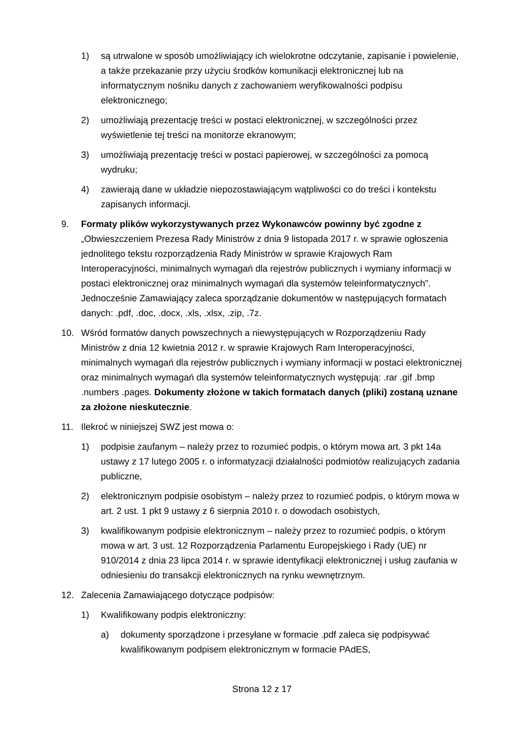1) są utrwalone w sposób umożliwiający ich wielokrotne odczytanie, zapisanie i powielenie, a także przekazanie przy użyciu środków komunikacji elektronicznej lub na informatycznym nośniku danych z zachowaniem weryfikowalności podpisu elektronicznego;
2) umożliwiają prezentację treści w postaci elektronicznej, w szczególności przez wyświetlenie tej treści na monitorze ekranowym;
3) umożliwiają prezentację treści w postaci papierowej, w szczególności za pomocą wydruku;
4) zawierają dane w układzie niepozostawiającym wątpliwości co do treści i kontekstu zapisanych informacji.
9. Formaty plików wykorzystywanych przez Wykonawców powinny być zgodne z „Obwieszczeniem Prezesa Rady Ministrów z dnia 9 listopada 2017 r. w sprawie ogłoszenia jednolitego tekstu rozporządzenia Rady Ministrów w sprawie Krajowych Ram Interoperacyjności, minimalnych wymagań dla rejestrów publicznych i wymiany informacji w postaci elektronicznej oraz minimalnych wymagań dla systemów teleinformatycznych”. Jednocześnie Zamawiający zaleca sporządzanie dokumentów w następujących formatach danych: .pdf, .doc, .docx, .xls, .xlsx, .zip, .7z.
10. Wśród formatów danych powszechnych a niewystępujących w Rozporządzeniu Rady Ministrów z dnia 12 kwietnia 2012 r. w sprawie Krajowych Ram Interoperacyjności, minimalnych wymagań dla rejestrów publicznych i wymiany informacji w postaci elektronicznej oraz minimalnych wymagań dla systemów teleinformatycznych występują: .rar .gif .bmp .numbers .pages. Dokumenty złożone w takich formatach danych (pliki) zostaną uznane za złożone nieskutecznie.
11. Ilekroć w niniejszej SWZ jest mowa o:
1) podpisie zaufanym – należy przez to rozumieć podpis, o którym mowa art. 3 pkt 14a ustawy z 17 lutego 2005 r. o informatyzacji działalności podmiotów realizujących zadania publiczne,
2) elektronicznym podpisie osobistym – należy przez to rozumieć podpis, o którym mowa w art. 2 ust. 1 pkt 9 ustawy z 6 sierpnia 2010 r. o dowodach osobistych,
3) kwalifikowanym podpisie elektronicznym – należy przez to rozumieć podpis, o którym mowa w art. 3 ust. 12 Rozporządzenia Parlamentu Europejskiego i Rady (UE) nr 910/2014 z dnia 23 lipca 2014 r. w sprawie identyfikacji elektronicznej i usług zaufania w odniesieniu do transakcji elektronicznych na rynku wewnętrznym.
12. Zalecenia Zamawiającego dotyczące podpisów:
1) Kwalifikowany podpis elektroniczny:
a) dokumenty sporządzone i przesyłane w formacie .pdf zaleca się podpisywać kwalifikowanym podpisem elektronicznym w formacie PAdES,
Strona 12 z 17